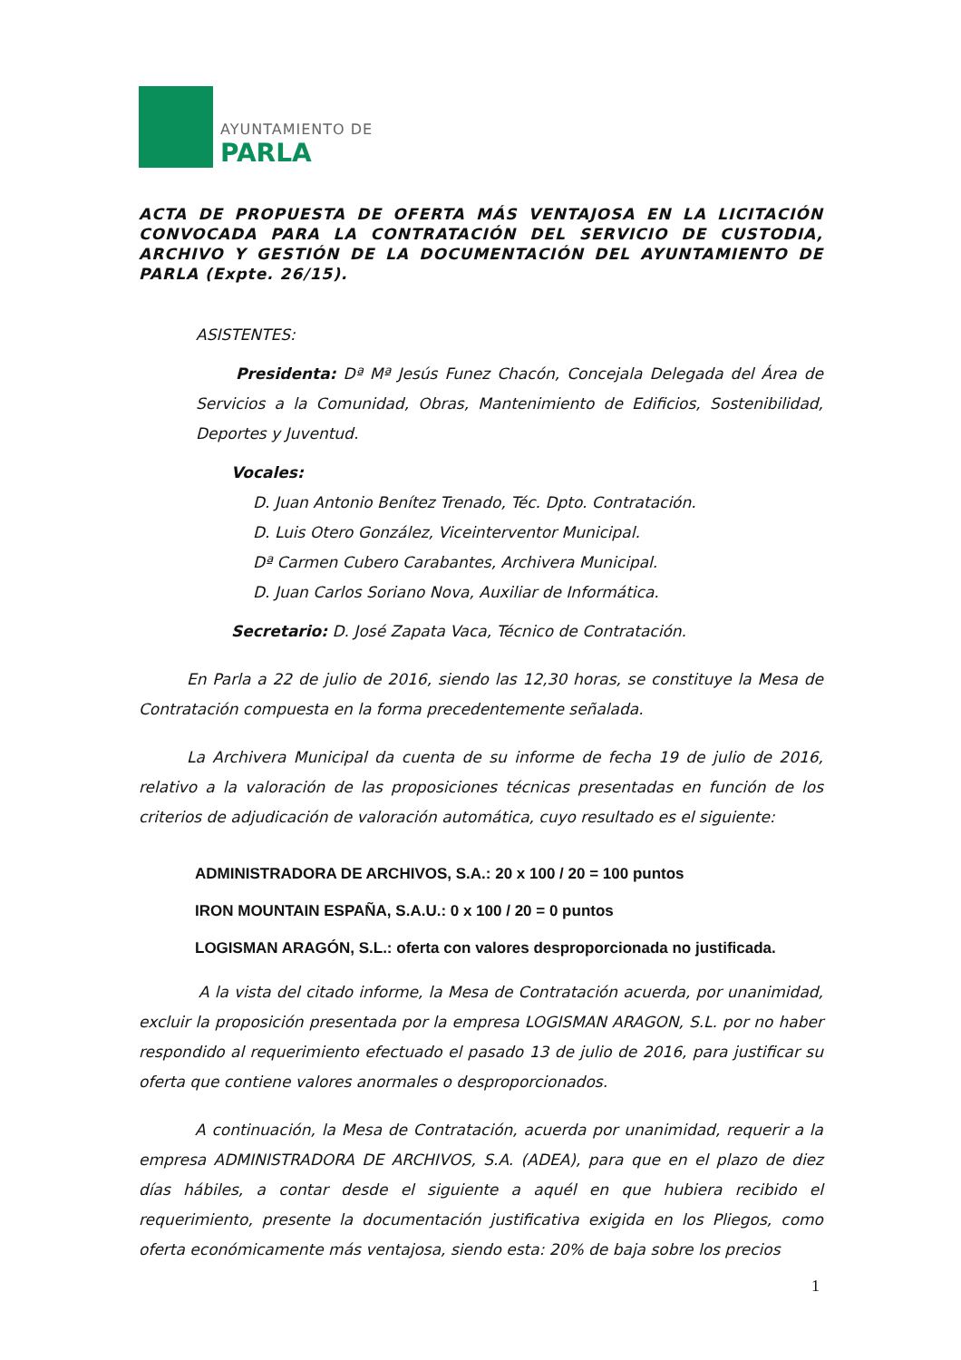AYUNTAMIENTO DE
PARLA
ACTA DE PROPUESTA DE OFERTA MÁS VENTAJOSA EN LA LICITACIÓN CONVOCADA PARA LA CONTRATACIÓN DEL SERVICIO DE CUSTODIA, ARCHIVO Y GESTIÓN DE LA DOCUMENTACIÓN DEL AYUNTAMIENTO DE PARLA (Expte. 26/15).
ASISTENTES:
Presidenta: Dª Mª Jesús Funez Chacón, Concejala Delegada del Área de Servicios a la Comunidad, Obras, Mantenimiento de Edificios, Sostenibilidad, Deportes y Juventud.
Vocales:
D. Juan Antonio Benítez Trenado, Téc. Dpto. Contratación.
D. Luis Otero González, Viceinterventor Municipal.
Dª Carmen Cubero Carabantes, Archivera Municipal.
D. Juan Carlos Soriano Nova, Auxiliar de Informática.
Secretario: D. José Zapata Vaca, Técnico de Contratación.
En Parla a 22 de julio de 2016, siendo las 12,30 horas, se constituye la Mesa de Contratación compuesta en la forma precedentemente señalada.
La Archivera Municipal da cuenta de su informe de fecha 19 de julio de 2016, relativo a la valoración de las proposiciones técnicas presentadas en función de los criterios de adjudicación de valoración automática, cuyo resultado es el siguiente:
ADMINISTRADORA DE ARCHIVOS, S.A.: 20 x 100 / 20 = 100 puntos
IRON MOUNTAIN ESPAÑA, S.A.U.: 0 x 100 / 20 = 0 puntos
LOGISMAN ARAGÓN, S.L.: oferta con valores desproporcionada no justificada.
A la vista del citado informe, la Mesa de Contratación acuerda, por unanimidad, excluir la proposición presentada por la empresa LOGISMAN ARAGON, S.L. por no haber respondido al requerimiento efectuado el pasado 13 de julio de 2016, para justificar su oferta que contiene valores anormales o desproporcionados.
A continuación, la Mesa de Contratación, acuerda por unanimidad, requerir a la empresa ADMINISTRADORA DE ARCHIVOS, S.A. (ADEA), para que en el plazo de diez días hábiles, a contar desde el siguiente a aquél en que hubiera recibido el requerimiento, presente la documentación justificativa exigida en los Pliegos, como oferta económicamente más ventajosa, siendo esta: 20% de baja sobre los precios
1